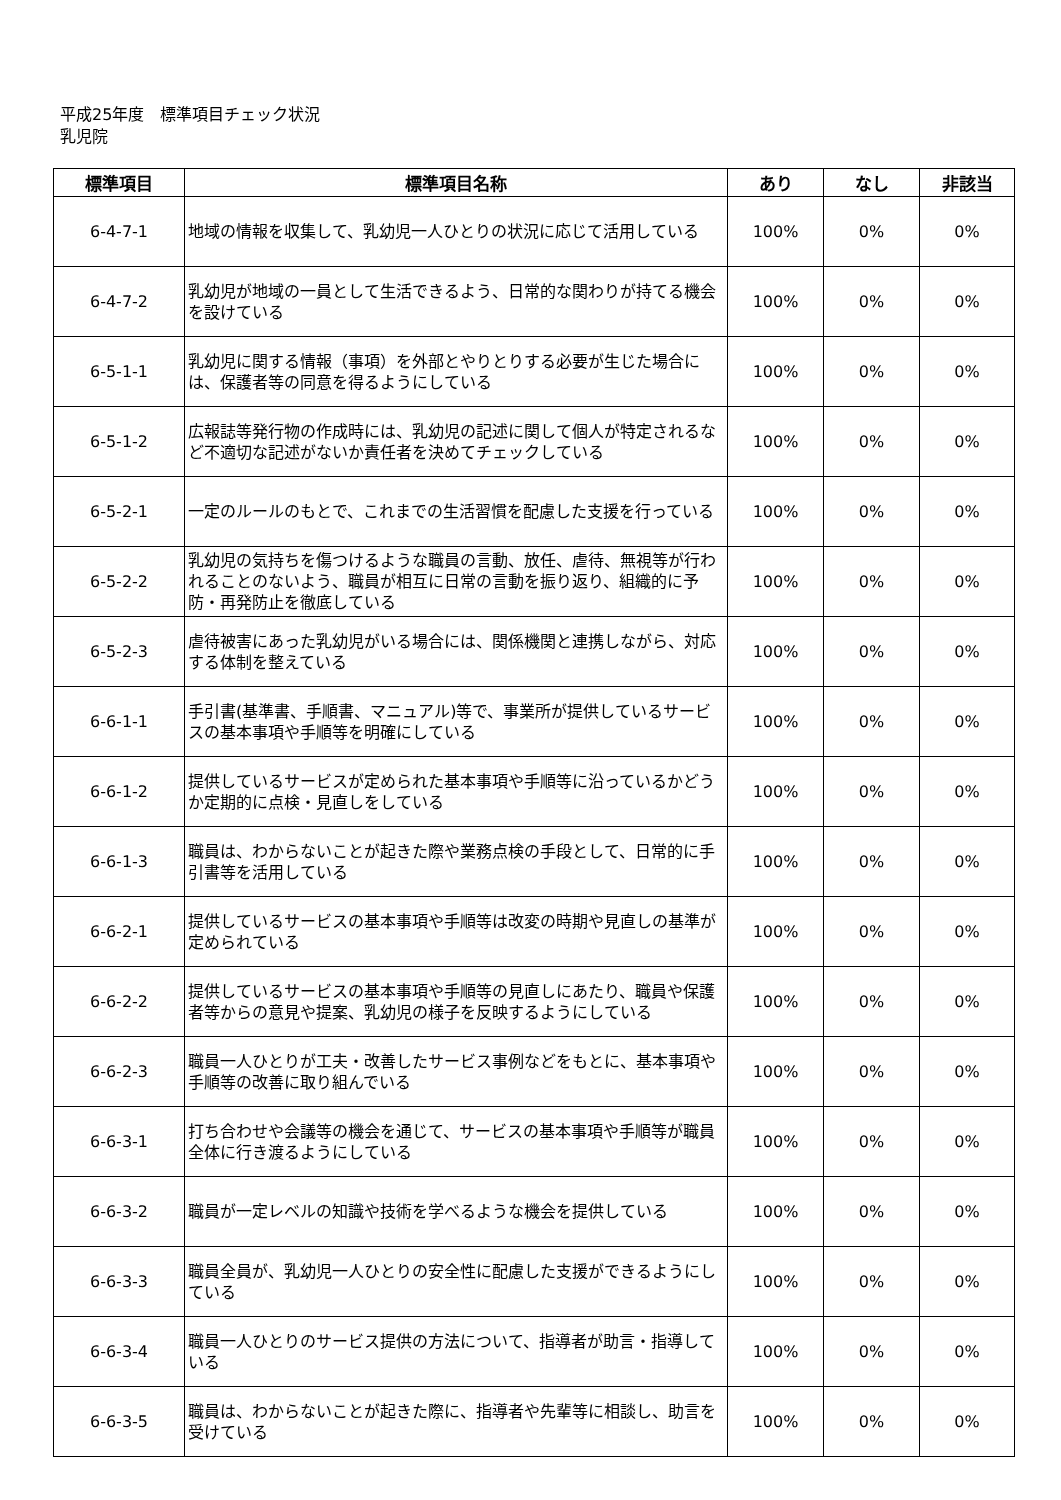平成25年度　標準項目チェック状況
乳児院
| 標準項目 | 標準項目名称 | あり | なし | 非該当 |
| --- | --- | --- | --- | --- |
| 6-4-7-1 | 地域の情報を収集して、乳幼児一人ひとりの状況に応じて活用している | 100% | 0% | 0% |
| 6-4-7-2 | 乳幼児が地域の一員として生活できるよう、日常的な関わりが持てる機会を設けている | 100% | 0% | 0% |
| 6-5-1-1 | 乳幼児に関する情報（事項）を外部とやりとりする必要が生じた場合には、保護者等の同意を得るようにしている | 100% | 0% | 0% |
| 6-5-1-2 | 広報誌等発行物の作成時には、乳幼児の記述に関して個人が特定されるなど不適切な記述がないか責任者を決めてチェックしている | 100% | 0% | 0% |
| 6-5-2-1 | 一定のルールのもとで、これまでの生活習慣を配慮した支援を行っている | 100% | 0% | 0% |
| 6-5-2-2 | 乳幼児の気持ちを傷つけるような職員の言動、放任、虐待、無視等が行われることのないよう、職員が相互に日常の言動を振り返り、組織的に予防・再発防止を徹底している | 100% | 0% | 0% |
| 6-5-2-3 | 虐待被害にあった乳幼児がいる場合には、関係機関と連携しながら、対応する体制を整えている | 100% | 0% | 0% |
| 6-6-1-1 | 手引書(基準書、手順書、マニュアル)等で、事業所が提供しているサービスの基本事項や手順等を明確にしている | 100% | 0% | 0% |
| 6-6-1-2 | 提供しているサービスが定められた基本事項や手順等に沿っているかどうか定期的に点検・見直しをしている | 100% | 0% | 0% |
| 6-6-1-3 | 職員は、わからないことが起きた際や業務点検の手段として、日常的に手引書等を活用している | 100% | 0% | 0% |
| 6-6-2-1 | 提供しているサービスの基本事項や手順等は改変の時期や見直しの基準が定められている | 100% | 0% | 0% |
| 6-6-2-2 | 提供しているサービスの基本事項や手順等の見直しにあたり、職員や保護者等からの意見や提案、乳幼児の様子を反映するようにしている | 100% | 0% | 0% |
| 6-6-2-3 | 職員一人ひとりが工夫・改善したサービス事例などをもとに、基本事項や手順等の改善に取り組んでいる | 100% | 0% | 0% |
| 6-6-3-1 | 打ち合わせや会議等の機会を通じて、サービスの基本事項や手順等が職員全体に行き渡るようにしている | 100% | 0% | 0% |
| 6-6-3-2 | 職員が一定レベルの知識や技術を学べるような機会を提供している | 100% | 0% | 0% |
| 6-6-3-3 | 職員全員が、乳幼児一人ひとりの安全性に配慮した支援ができるようにしている | 100% | 0% | 0% |
| 6-6-3-4 | 職員一人ひとりのサービス提供の方法について、指導者が助言・指導している | 100% | 0% | 0% |
| 6-6-3-5 | 職員は、わからないことが起きた際に、指導者や先輩等に相談し、助言を受けている | 100% | 0% | 0% |